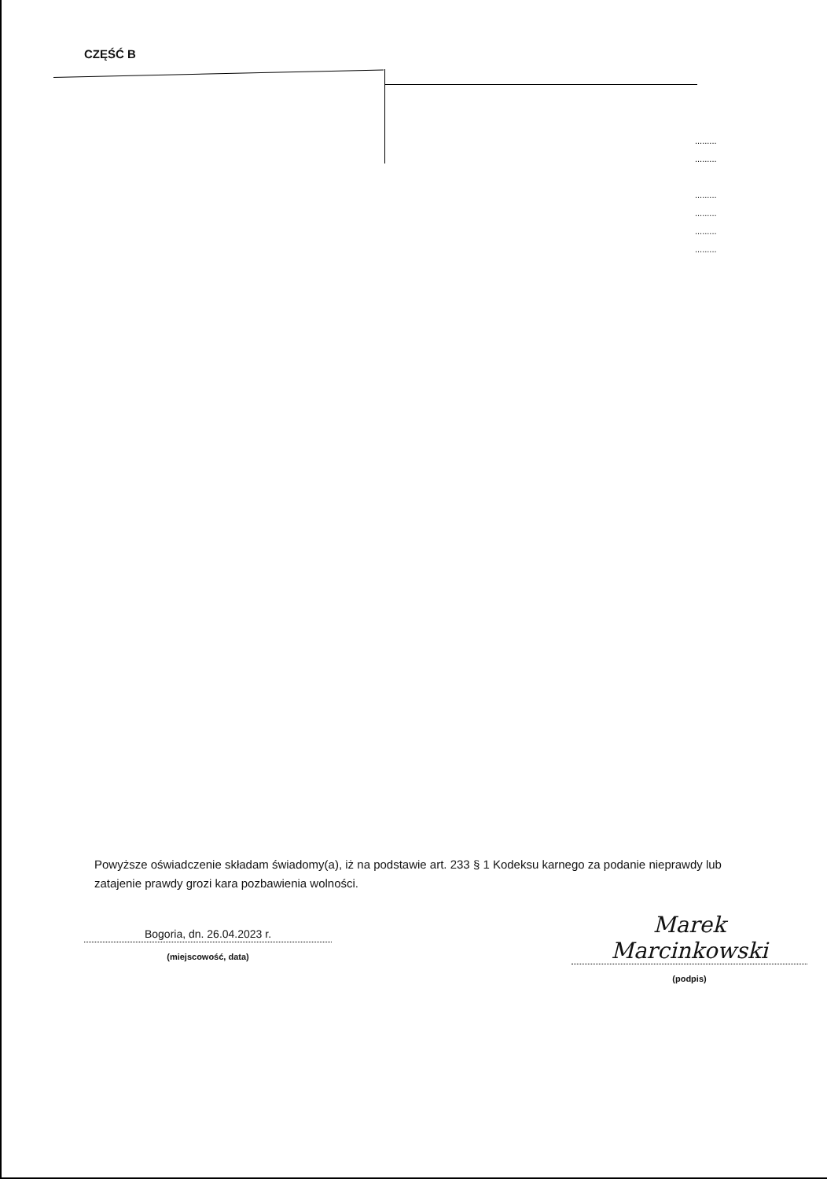CZĘŚĆ B
.........
.........
.........
.........
.........
.........
Powyższe oświadczenie składam świadomy(a), iż na podstawie art. 233 § 1 Kodeksu karnego za podanie nieprawdy lub zatajenie prawdy grozi kara pozbawienia wolności.
Bogoria, dn. 26.04.2023 r.
(miejscowość, data)
Marek Marcinkowski
(podpis)